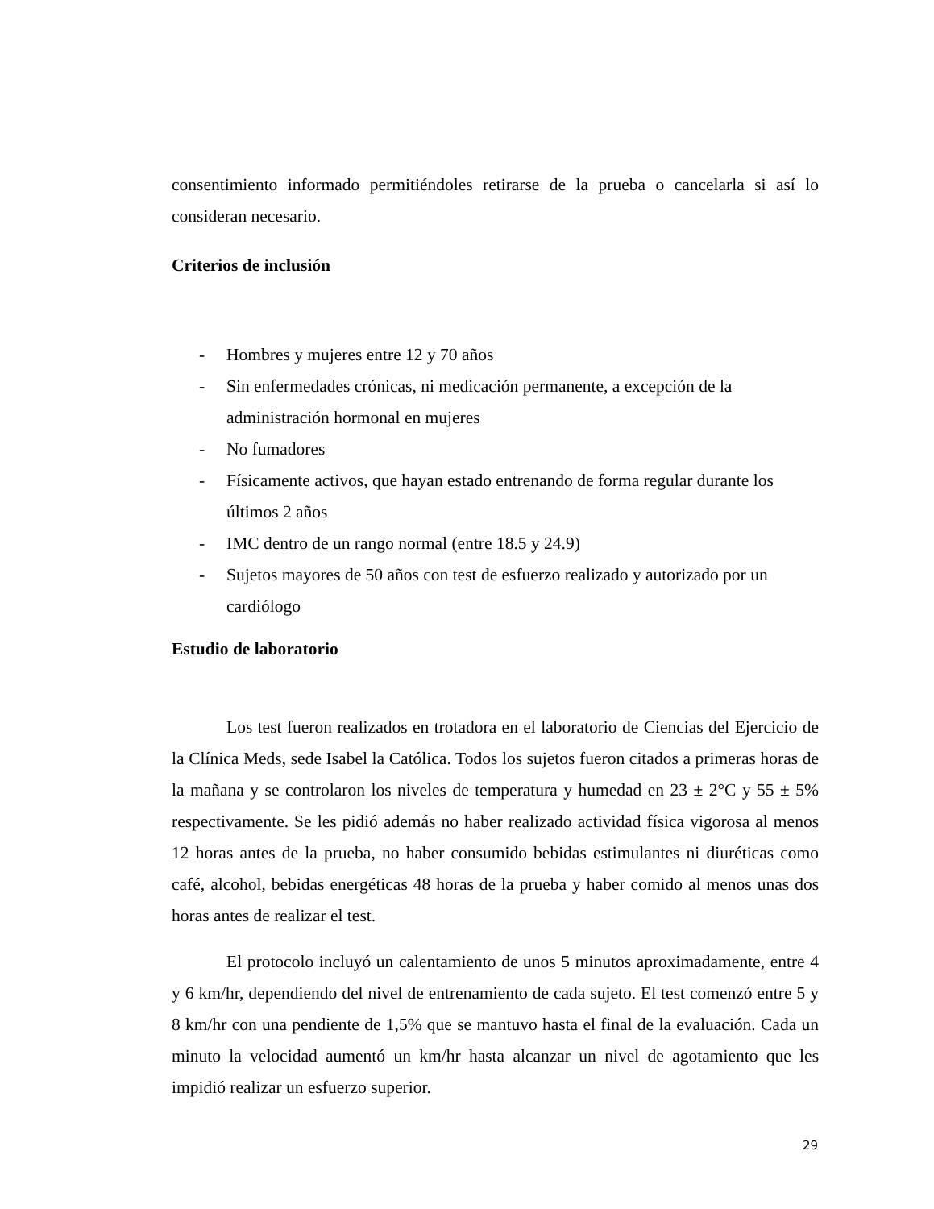consentimiento informado permitiéndoles retirarse de la prueba o cancelarla si así lo consideran necesario.
Criterios de inclusión
- Hombres y mujeres entre 12 y 70 años
- Sin enfermedades crónicas, ni medicación permanente, a excepción de la administración hormonal en mujeres
- No fumadores
- Físicamente activos, que hayan estado entrenando de forma regular durante los últimos 2 años
- IMC dentro de un rango normal (entre 18.5 y 24.9)
- Sujetos mayores de 50 años con test de esfuerzo realizado y autorizado por un cardiólogo
Estudio de laboratorio
Los test fueron realizados en trotadora en el laboratorio de Ciencias del Ejercicio de la Clínica Meds, sede Isabel la Católica. Todos los sujetos fueron citados a primeras horas de la mañana y se controlaron los niveles de temperatura y humedad en 23 ± 2°C y 55 ± 5% respectivamente. Se les pidió además no haber realizado actividad física vigorosa al menos 12 horas antes de la prueba, no haber consumido bebidas estimulantes ni diuréticas como café, alcohol, bebidas energéticas 48 horas de la prueba y haber comido al menos unas dos horas antes de realizar el test.
El protocolo incluyó un calentamiento de unos 5 minutos aproximadamente, entre 4 y 6 km/hr, dependiendo del nivel de entrenamiento de cada sujeto. El test comenzó entre 5 y 8 km/hr con una pendiente de 1,5% que se mantuvo hasta el final de la evaluación. Cada un minuto la velocidad aumentó un km/hr hasta alcanzar un nivel de agotamiento que les impidió realizar un esfuerzo superior.
29